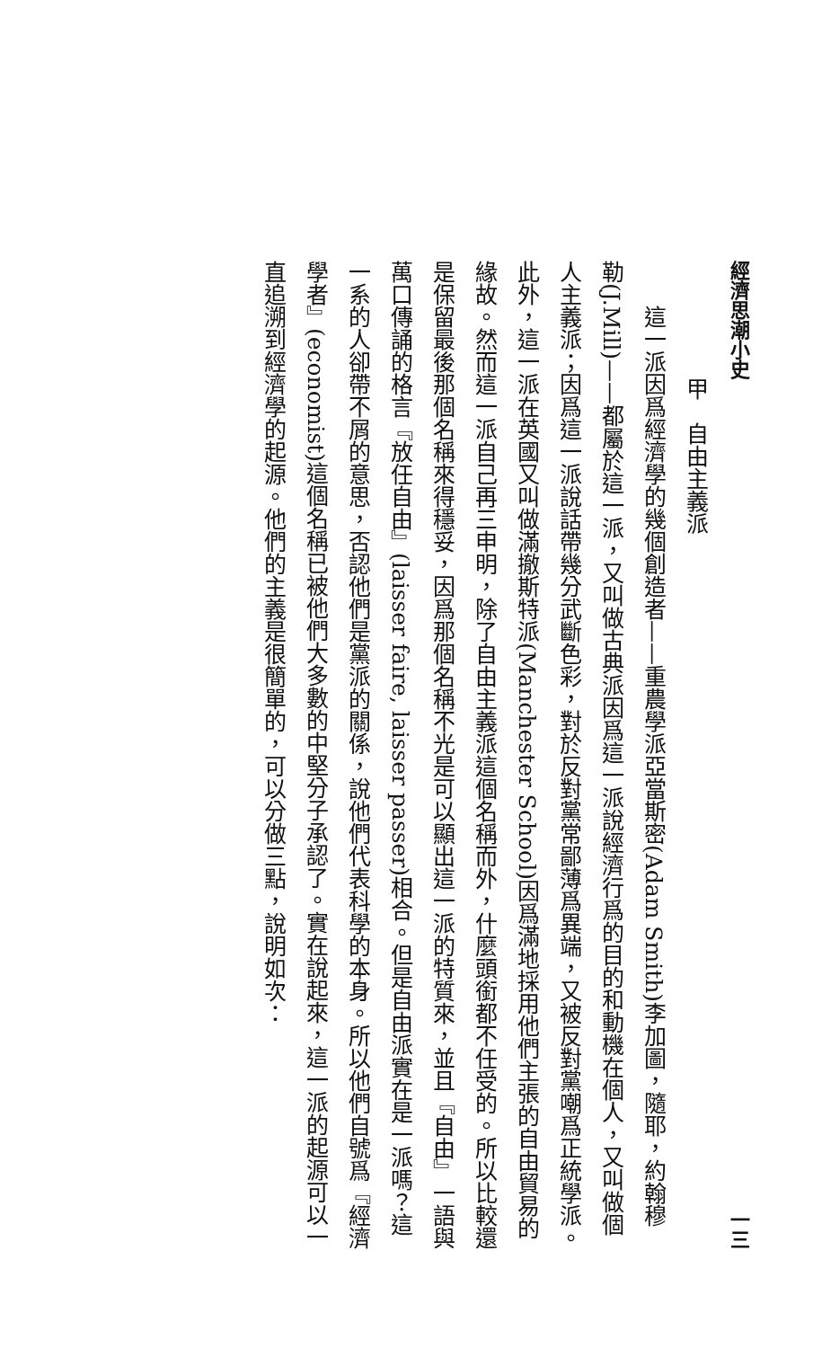經濟思潮小史 一三
甲　自由主義派
這一派因爲經濟學的幾個創造者——重農學派亞當斯密(Adam Smith)李加圖，隨耶，約翰穆勒(J.Mill)——都屬於這一派，又叫做古典派因爲這一派說經濟行爲的目的和動機在個人，又叫做個人主義派；因爲這一派說話帶幾分武斷色彩，對於反對黨常鄙薄爲異端，又被反對黨嘲爲正統學派。此外，這一派在英國又叫做滿撤斯特派(Manchester School)因爲滿地採用他們主張的自由貿易的緣故。然而這一派自己再三申明，除了自由主義派這個名稱而外，什麼頭銜都不任受的。所以比較還是保留最後那個名稱來得穩妥，因爲那個名稱不光是可以顯出這一派的特質來，並且『自由』一語與萬口傳誦的格言『放任自由』(laisser faire, laisser passer)相合。但是自由派實在是一派嗎？這一系的人卻帶不屑的意思，否認他們是黨派的關係，說他們代表科學的本身。所以他們自號爲『經濟學者』(economist)這個名稱已被他們大多數的中堅分子承認了。實在說起來，這一派的起源可以一直追溯到經濟學的起源。他們的主義是很簡單的，可以分做三點，說明如次：